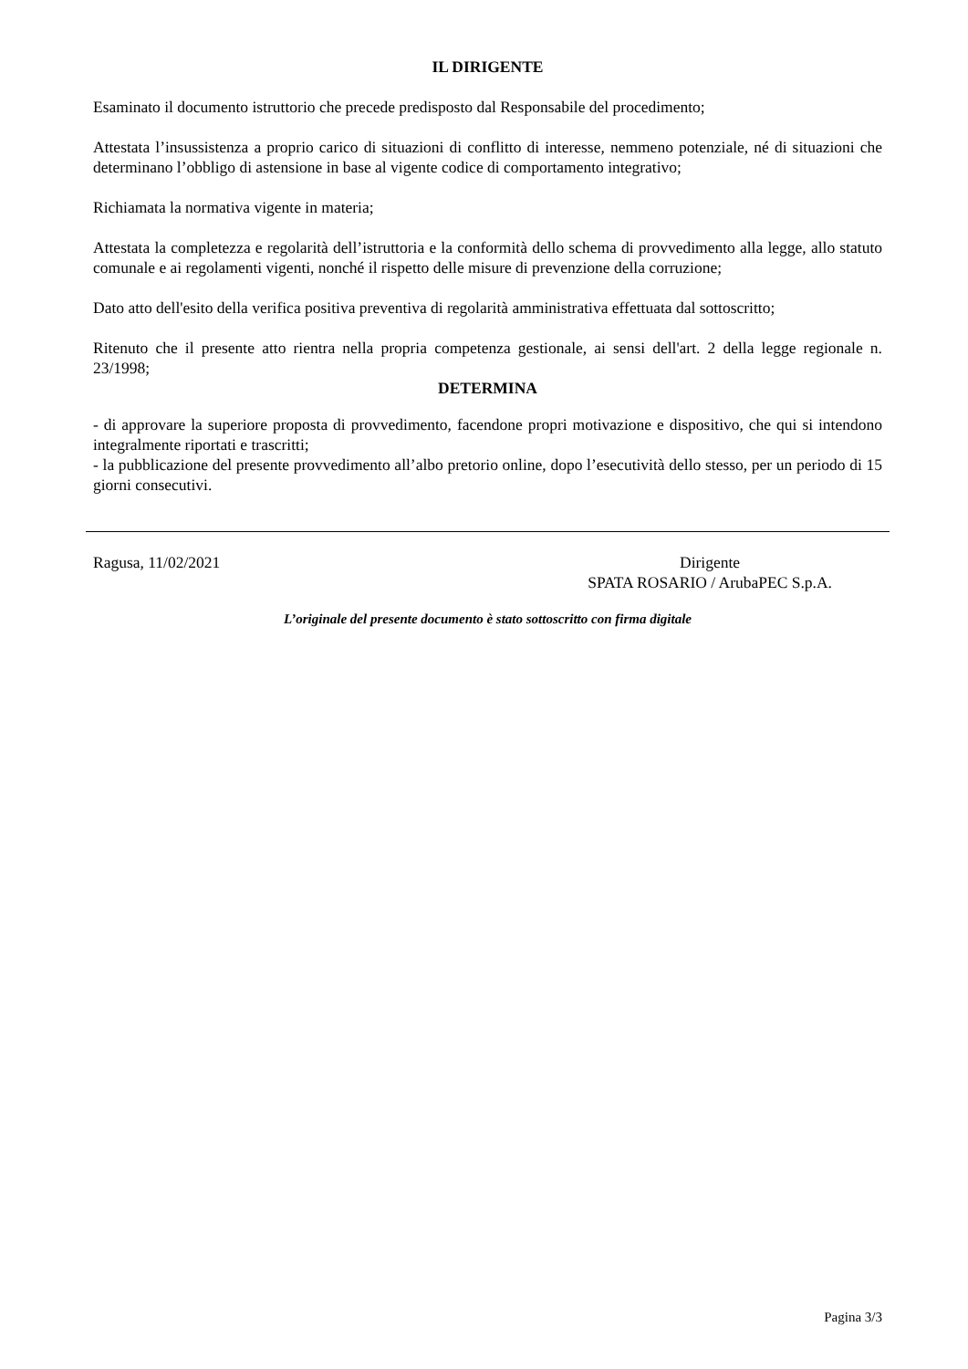IL DIRIGENTE
Esaminato il documento istruttorio che precede predisposto dal Responsabile del procedimento;
Attestata l’insussistenza a proprio carico di situazioni di conflitto di interesse, nemmeno potenziale, né di situazioni che determinano l’obbligo di astensione in base al vigente codice di comportamento integrativo;
Richiamata la normativa vigente in materia;
Attestata la completezza e regolarità dell’istruttoria e la conformità dello schema di provvedimento alla legge, allo statuto comunale e ai regolamenti vigenti, nonché il rispetto delle misure di prevenzione della corruzione;
Dato atto dell'esito della verifica positiva preventiva di regolarità amministrativa effettuata dal sottoscritto;
Ritenuto che il presente atto rientra nella propria competenza gestionale, ai sensi dell'art. 2 della legge regionale n. 23/1998;
DETERMINA
- di approvare la superiore proposta di provvedimento, facendone propri motivazione e dispositivo, che qui si intendono integralmente riportati e trascritti;
- la pubblicazione del presente provvedimento all’albo pretorio online, dopo l’esecutività dello stesso, per un periodo di 15 giorni consecutivi.
Ragusa, 11/02/2021 Dirigente
SPATA ROSARIO / ArubaPEC S.p.A.
L’originale del presente documento è stato sottoscritto con firma digitale
Pagina 3/3